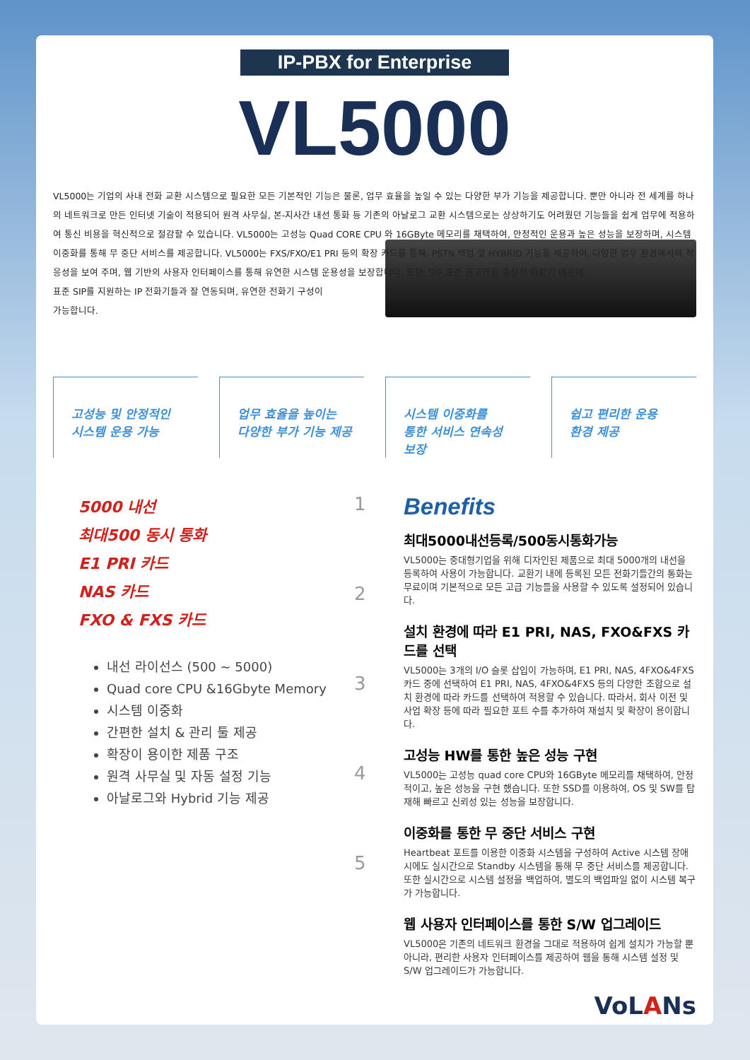IP-PBX for Enterprise
VL5000
VL5000는 기업의 사내 전화 교환 시스템으로 필요한 모든 기본적인 기능은 물론, 업무 효율을 높일 수 있는 다양한 부가 기능을 제공합니다. 뿐만 아니라 전 세계를 하나의 네트워크로 만든 인터넷 기술이 적용되어 원격 사무실, 본-지사간 내선 통화 등 기존의 아날로그 교환 시스템으로는 상상하기도 어려웠던 기능들을 쉽게 업무에 적용하여 통신 비용을 혁신적으로 절감할 수 있습니다. VL5000는 고성능 Quad CORE CPU 와 16GByte 메모리를 채택하여, 안정적인 운용과 높은 성능을 보장하며, 시스템 이중화를 통해 무 중단 서비스를 제공합니다. VL5000는 FXS/FXO/E1 PRI 등의 확장 카드를 통해, PSTN 백업 및 HYBRID 기능을 제공하여, 다양한 업무 환경에서의 적응성을 보여 주며, 웹 기반의 사용자 인터페이스를 통해 유연한 시스템 운용성을 보장합니다. 또한, SIP 표준 권고안을 충실히 따랐기 때문에
표준 SIP를 지원하는 IP 전화기들과 잘 연동되며, 유연한 전화기 구성이
가능합니다.
고성능 및 안정적인
시스템 운용 가능
업무 효율을 높이는
다양한 부가 기능 제공
시스템 이중화를
통한 서비스 연속성
보장
쉽고 편리한 운용
환경 제공
5000 내선
최대500 동시 통화
E1 PRI 카드
NAS 카드
FXO & FXS 카드
내선 라이선스 (500 ~ 5000)
Quad core CPU &16Gbyte Memory
시스템 이중화
간편한 설치 & 관리 툴 제공
확장이 용이한 제품 구조
원격 사무실 및 자동 설정 기능
아날로그와 Hybrid 기능 제공
1
2
3
4
5
Benefits
최대5000내선등록/500동시통화가능
VL5000는 중대형기업을 위해 디자인된 제품으로 최대 5000개의 내선을 등록하여 사용이 가능합니다. 교환기 내에 등록된 모든 전화기들간의 통화는 무료이며 기본적으로 모든 고급 기능들을 사용할 수 있도록 설정되어 있습니다.
설치 환경에 따라 E1 PRI, NAS, FXO&FXS 카드를 선택
VL5000는 3개의 I/O 슬롯 삽입이 가능하며, E1 PRI, NAS, 4FXO&4FXS 카드 중에 선택하여 E1 PRI, NAS, 4FXO&4FXS 등의 다양한 조합으로 설치 환경에 따라 카드를 선택하여 적용할 수 있습니다. 따라서, 회사 이전 및 사업 확장 등에 따라 필요한 포트 수를 추가하여 재설치 및 확장이 용이합니다.
고성능 HW를 통한 높은 성능 구현
VL5000는 고성능 quad core CPU와 16GByte 메모리를 채택하여, 안정적이고, 높은 성능을 구현 했습니다. 또한 SSD를 이용하여, OS 및 SW를 탑재해 빠르고 신뢰성 있는 성능을 보장합니다.
이중화를 통한 무 중단 서비스 구현
Heartbeat 포트를 이용한 이중화 시스템을 구성하여 Active 시스템 장애시에도 실시간으로 Standby 시스템을 통해 무 중단 서비스를 제공합니다. 또한 실시간으로 시스템 설정을 백업하여, 별도의 백업파일 없이 시스템 복구가 가능합니다.
웹 사용자 인터페이스를 통한 S/W 업그레이드
VL5000은 기존의 네트워크 환경을 그대로 적용하여 쉽게 설치가 가능할 뿐 아니라, 편리한 사용자 인터페이스를 제공하여 웹을 통해 시스템 설정 및 S/W 업그레이드가 가능합니다.
VoLANs